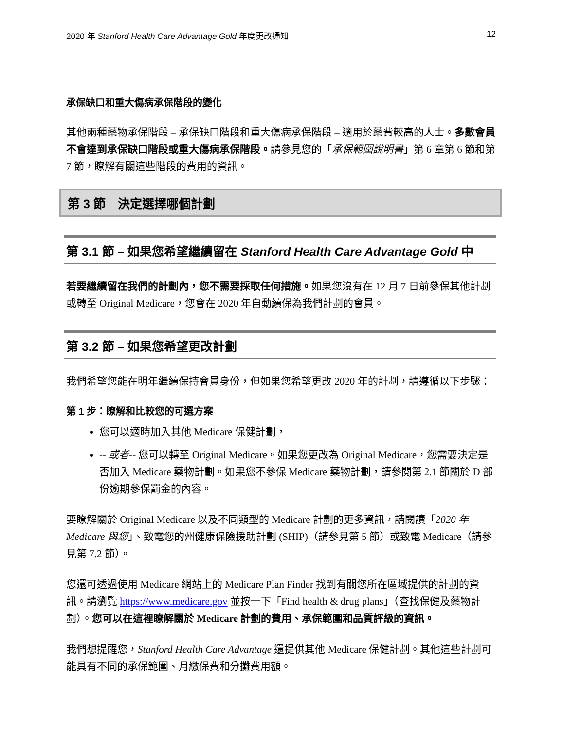2020 年 Stanford Health Care Advantage Gold 年度更改通知 12
承保缺口和重大傷病承保階段的變化
其他兩種藥物承保階段 – 承保缺口階段和重大傷病承保階段 – 適用於藥費較高的人士。多數會員不會達到承保缺口階段或重大傷病承保階段。請參見您的「承保範圍說明書」第 6 章第 6 節和第 7 節，瞭解有關這些階段的費用的資訊。
第 3 節　決定選擇哪個計劃
第 3.1 節 – 如果您希望繼續留在 Stanford Health Care Advantage Gold 中
若要繼續留在我們的計劃內，您不需要採取任何措施。如果您沒有在 12 月 7 日前參保其他計劃或轉至 Original Medicare，您會在 2020 年自動續保為我們計劃的會員。
第 3.2 節 – 如果您希望更改計劃
我們希望您能在明年繼續保持會員身份，但如果您希望更改 2020 年的計劃，請遵循以下步驟：
第 1 步：瞭解和比較您的可選方案
您可以適時加入其他 Medicare 保健計劃，
-- 或者-- 您可以轉至 Original Medicare。如果您更改為 Original Medicare，您需要決定是否加入 Medicare 藥物計劃。如果您不參保 Medicare 藥物計劃，請參閱第 2.1 節關於 D 部份逾期參保罰金的內容。
要瞭解關於 Original Medicare 以及不同類型的 Medicare 計劃的更多資訊，請閱讀「2020 年 Medicare 與您」、致電您的州健康保險援助計劃 (SHIP)（請參見第 5 節）或致電 Medicare（請參見第 7.2 節）。
您還可透過使用 Medicare 網站上的 Medicare Plan Finder 找到有關您所在區域提供的計劃的資訊。請瀏覽 https://www.medicare.gov 並按一下「Find health & drug plans」（查找保健及藥物計劃）。您可以在這裡瞭解關於 Medicare 計劃的費用、承保範圍和品質評級的資訊。
我們想提醒您，Stanford Health Care Advantage 還提供其他 Medicare 保健計劃。其他這些計劃可能具有不同的承保範圍、月繳保費和分攤費用額。